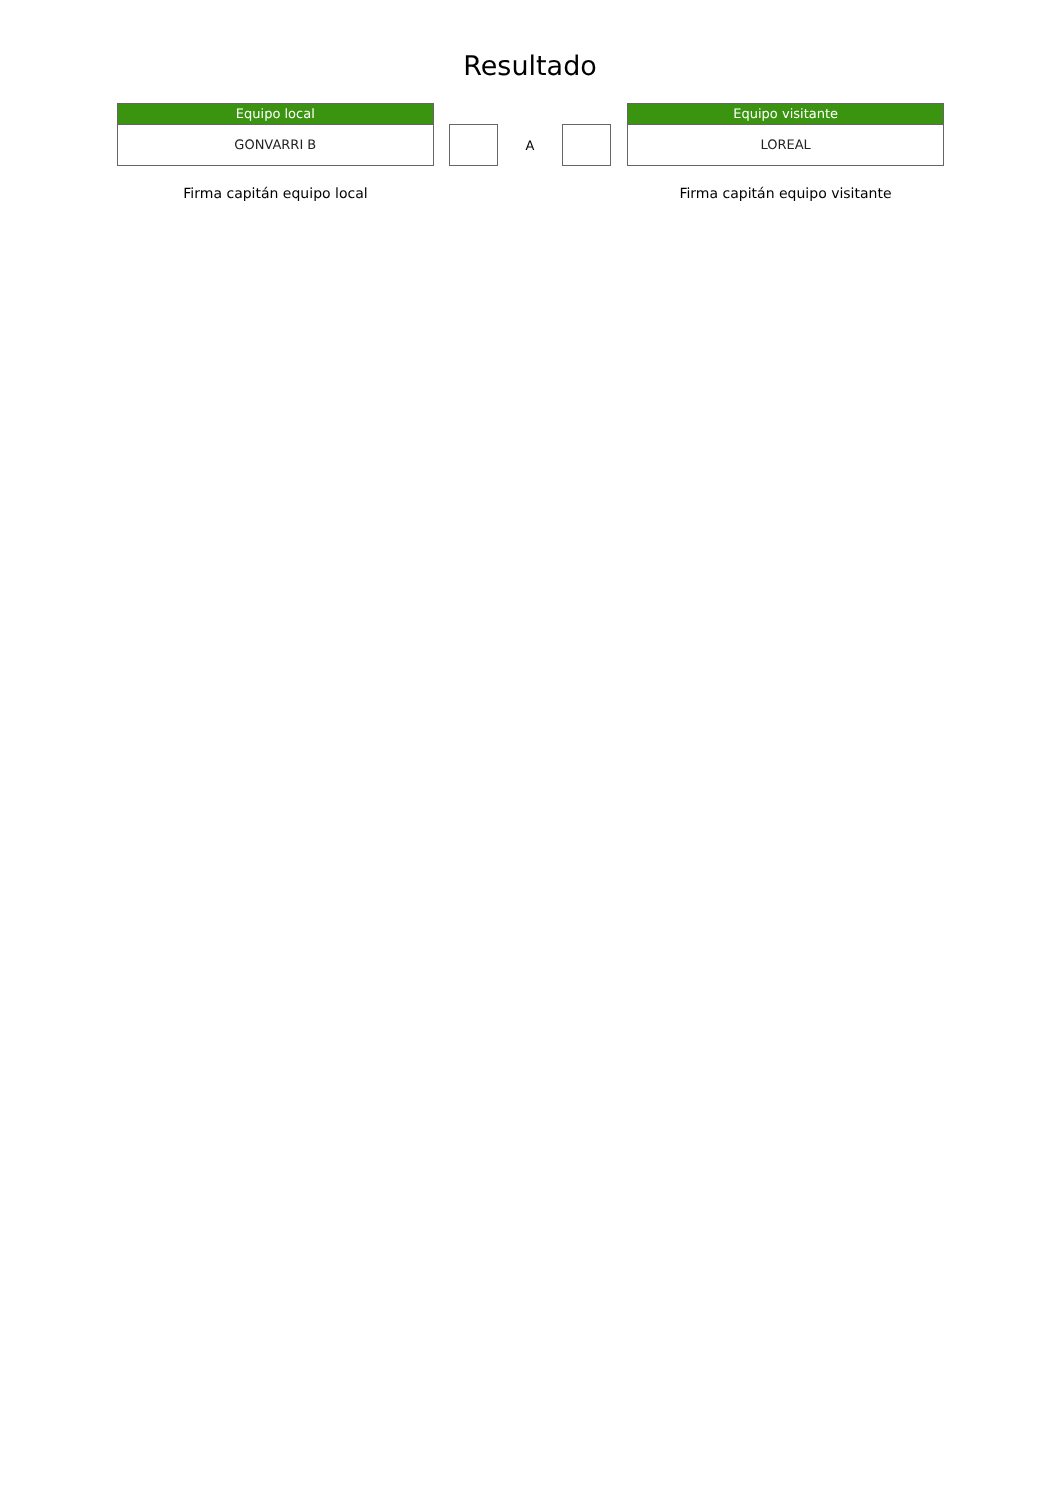Resultado
Equipo local
GONVARRI B
A
Equipo visitante
LOREAL
Firma capitán equipo local Firma capitán equipo visitante